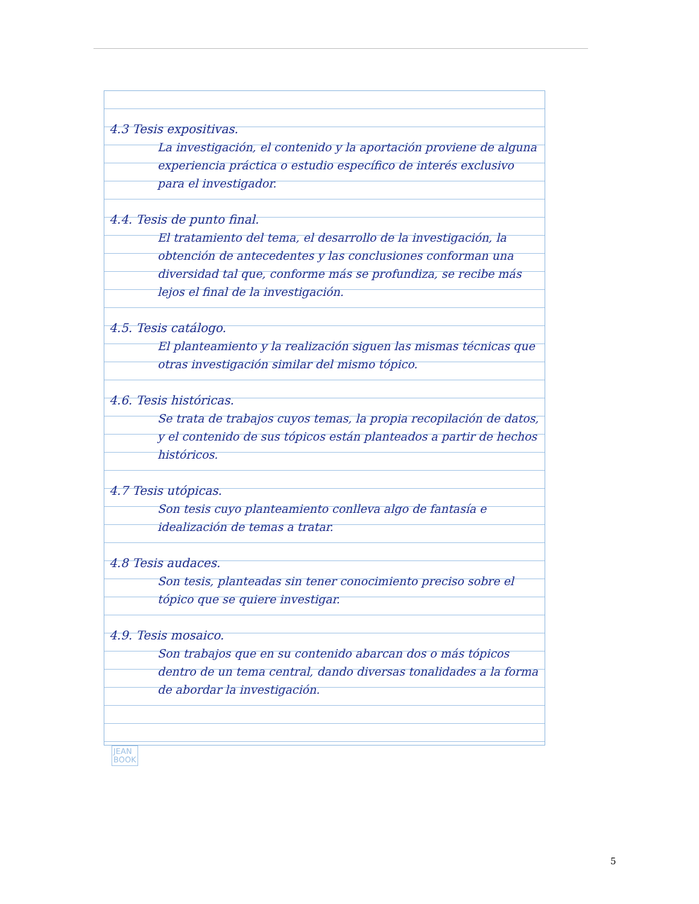4.3 Tesis expositivas.
La investigación, el contenido y la aportación proviene de alguna experiencia práctica o estudio específico de interés exclusivo para el investigador.
4.4. Tesis de punto final.
El tratamiento del tema, el desarrollo de la investigación, la obtención de antecedentes y las conclusiones conforman una diversidad tal que, conforme más se profundiza, se recibe más lejos el final de la investigación.
4.5. Tesis catálogo.
El planteamiento y la realización siguen las mismas técnicas que otras investigación similar del mismo tópico.
4.6. Tesis históricas.
Se trata de trabajos cuyos temas, la propia recopilación de datos, y el contenido de sus tópicos están planteados a partir de hechos históricos.
4.7 Tesis utópicas.
Son tesis cuyo planteamiento conlleva algo de fantasía e idealización de temas a tratar.
4.8 Tesis audaces.
Son tesis, planteadas sin tener conocimiento preciso sobre el tópico que se quiere investigar.
4.9. Tesis mosaico.
Son trabajos que en su contenido abarcan dos o más tópicos dentro de un tema central, dando diversas tonalidades a la forma de abordar la investigación.
JEAN
BOOK
5